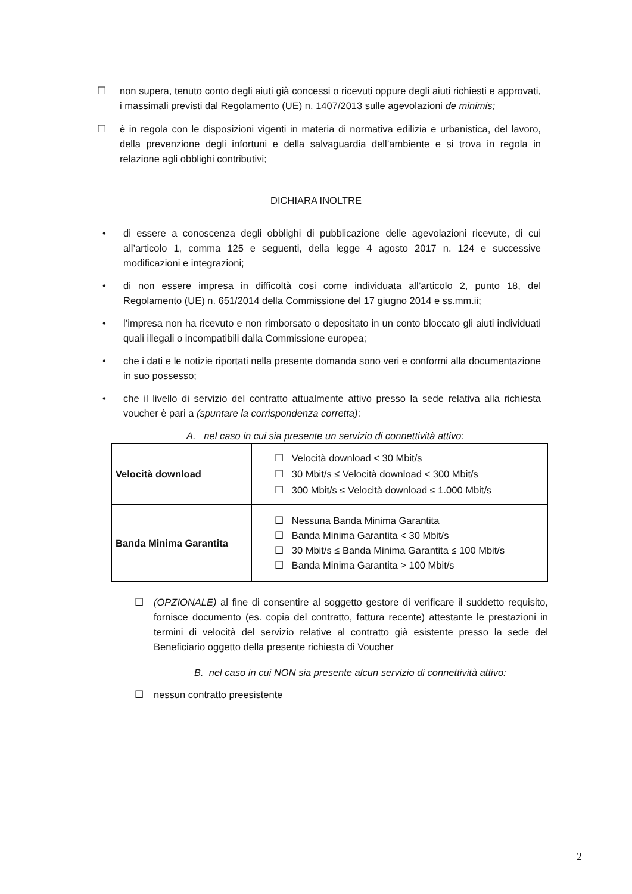☐ non supera, tenuto conto degli aiuti già concessi o ricevuti oppure degli aiuti richiesti e approvati, i massimali previsti dal Regolamento (UE) n. 1407/2013 sulle agevolazioni de minimis;
☐ è in regola con le disposizioni vigenti in materia di normativa edilizia e urbanistica, del lavoro, della prevenzione degli infortuni e della salvaguardia dell’ambiente e si trova in regola in relazione agli obblighi contributivi;
DICHIARA INOLTRE
• di essere a conoscenza degli obblighi di pubblicazione delle agevolazioni ricevute, di cui all’articolo 1, comma 125 e seguenti, della legge 4 agosto 2017 n. 124 e successive modificazioni e integrazioni;
• di non essere impresa in difficoltà cosi come individuata all’articolo 2, punto 18, del Regolamento (UE) n. 651/2014 della Commissione del 17 giugno 2014 e ss.mm.ii;
• l’impresa non ha ricevuto e non rimborsato o depositato in un conto bloccato gli aiuti individuati quali illegali o incompatibili dalla Commissione europea;
• che i dati e le notizie riportati nella presente domanda sono veri e conformi alla documentazione in suo possesso;
• che il livello di servizio del contratto attualmente attivo presso la sede relativa alla richiesta voucher è pari a (spuntare la corrispondenza corretta):
A. nel caso in cui sia presente un servizio di connettività attivo:
| Velocità download | ☐ Velocità download < 30 Mbit/s ☐ 30 Mbit/s ≤ Velocità download < 300 Mbit/s ☐ 300 Mbit/s ≤ Velocità download ≤ 1.000 Mbit/s |
| Banda Minima Garantita | ☐ Nessuna Banda Minima Garantita ☐ Banda Minima Garantita < 30 Mbit/s ☐ 30 Mbit/s ≤ Banda Minima Garantita ≤ 100 Mbit/s ☐ Banda Minima Garantita > 100 Mbit/s |
☐ (OPZIONALE) al fine di consentire al soggetto gestore di verificare il suddetto requisito, fornisce documento (es. copia del contratto, fattura recente) attestante le prestazioni in termini di velocità del servizio relative al contratto già esistente presso la sede del Beneficiario oggetto della presente richiesta di Voucher
B. nel caso in cui NON sia presente alcun servizio di connettività attivo:
☐ nessun contratto preesistente
2